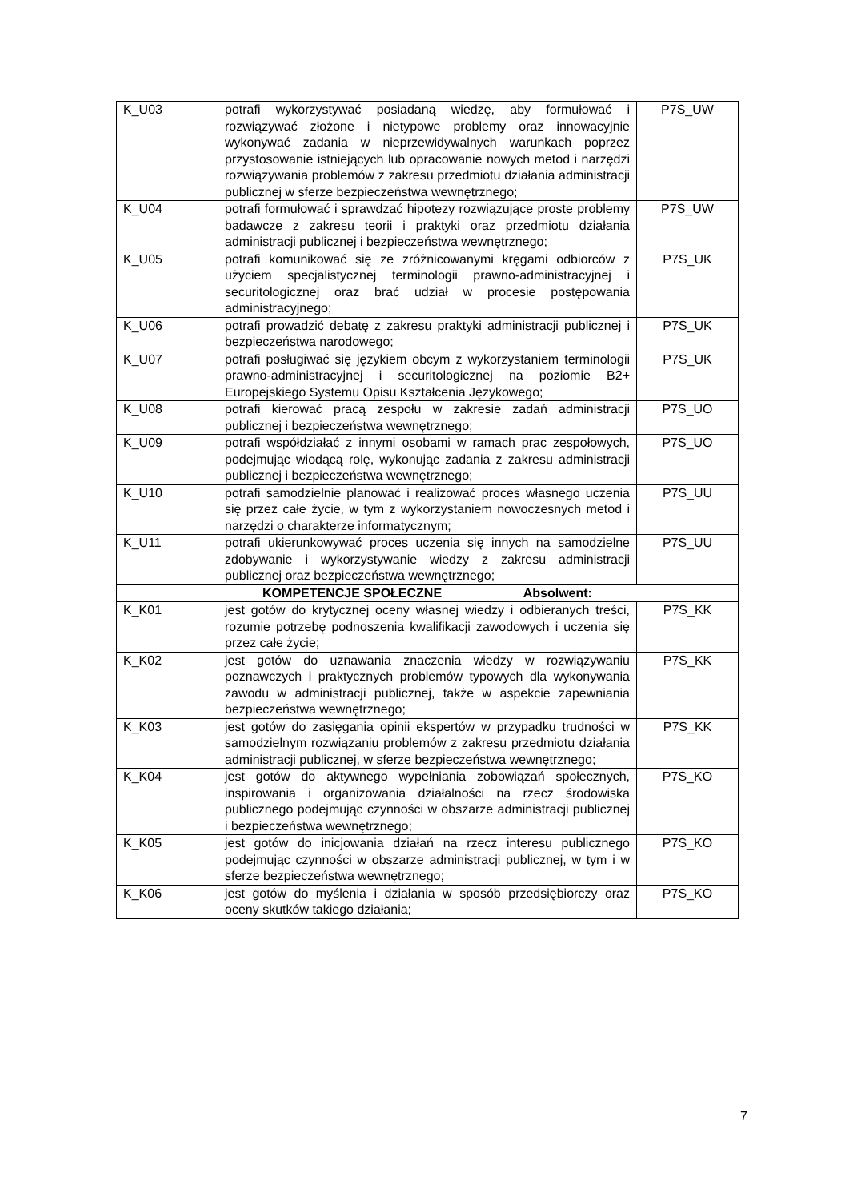| K_U03 | potrafi wykorzystywać posiadaną wiedzę, aby formułować i rozwiązywać złożone i nietypowe problemy oraz innowacyjnie wykonywać zadania w nieprzewidywalnych warunkach poprzez przystosowanie istniejących lub opracowanie nowych metod i narzędzi rozwiązywania problemów z zakresu przedmiotu działania administracji publicznej w sferze bezpieczeństwa wewnętrznego; | P7S_UW |
| K_U04 | potrafi formułować i sprawdzać hipotezy rozwiązujące proste problemy badawcze z zakresu teorii i praktyki oraz przedmiotu działania administracji publicznej i bezpieczeństwa wewnętrznego; | P7S_UW |
| K_U05 | potrafi komunikować się ze zróżnicowanymi kręgami odbiorców z użyciem specjalistycznej terminologii prawno-administracyjnej i securitologicznej oraz brać udział w procesie postępowania administracyjnego; | P7S_UK |
| K_U06 | potrafi prowadzić debatę z zakresu praktyki administracji publicznej i bezpieczeństwa narodowego; | P7S_UK |
| K_U07 | potrafi posługiwać się językiem obcym z wykorzystaniem terminologii prawno-administracyjnej i securitologicznej na poziomie B2+ Europejskiego Systemu Opisu Kształcenia Językowego; | P7S_UK |
| K_U08 | potrafi kierować pracą zespołu w zakresie zadań administracji publicznej i bezpieczeństwa wewnętrznego; | P7S_UO |
| K_U09 | potrafi współdziałać z innymi osobami w ramach prac zespołowych, podejmując wiodącą rolę, wykonując zadania z zakresu administracji publicznej i bezpieczeństwa wewnętrznego; | P7S_UO |
| K_U10 | potrafi samodzielnie planować i realizować proces własnego uczenia się przez całe życie, w tym z wykorzystaniem nowoczesnych metod i narzędzi o charakterze informatycznym; | P7S_UU |
| K_U11 | potrafi ukierunkowywać proces uczenia się innych na samodzielne zdobywanie i wykorzystywanie wiedzy z zakresu administracji publicznej oraz bezpieczeństwa wewnętrznego; | P7S_UU |
| KOMPETENCJE SPOŁECZNE Absolwent: | | |
| K_K01 | jest gotów do krytycznej oceny własnej wiedzy i odbieranych treści, rozumie potrzebę podnoszenia kwalifikacji zawodowych i uczenia się przez całe życie; | P7S_KK |
| K_K02 | jest gotów do uznawania znaczenia wiedzy w rozwiązywaniu poznawczych i praktycznych problemów typowych dla wykonywania zawodu w administracji publicznej, także w aspekcie zapewniania bezpieczeństwa wewnętrznego; | P7S_KK |
| K_K03 | jest gotów do zasięgania opinii ekspertów w przypadku trudności w samodzielnym rozwiązaniu problemów z zakresu przedmiotu działania administracji publicznej, w sferze bezpieczeństwa wewnętrznego; | P7S_KK |
| K_K04 | jest gotów do aktywnego wypełniania zobowiązań społecznych, inspirowania i organizowania działalności na rzecz środowiska publicznego podejmując czynności w obszarze administracji publicznej i bezpieczeństwa wewnętrznego; | P7S_KO |
| K_K05 | jest gotów do inicjowania działań na rzecz interesu publicznego podejmując czynności w obszarze administracji publicznej, w tym i w sferze bezpieczeństwa wewnętrznego; | P7S_KO |
| K_K06 | jest gotów do myślenia i działania w sposób przedsiębiorczy oraz oceny skutków takiego działania; | P7S_KO |
7